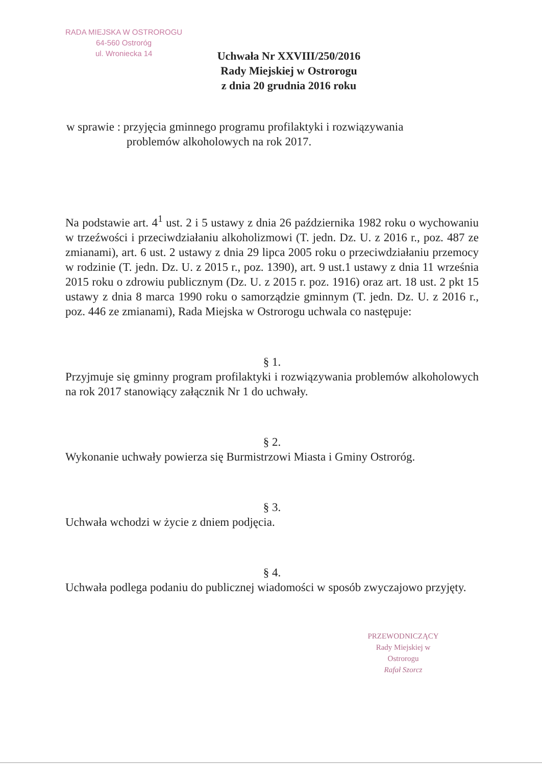RADA MIEJSKA W OSTROROGU
64-560 Ostroróg
ul. Wroniecka 14
Uchwała Nr XXVIII/250/2016
Rady Miejskiej w Ostrorogu
z dnia 20 grudnia 2016 roku
w sprawie : przyjęcia gminnego programu profilaktyki i rozwiązywania
problemów alkoholowych na rok 2017.
Na podstawie art. 4<sup>1</sup> ust. 2 i 5 ustawy z dnia 26 października 1982 roku o wychowaniu w trzeźwości i przeciwdziałaniu alkoholizmowi (T. jedn. Dz. U. z 2016 r., poz. 487 ze zmianami), art. 6 ust. 2 ustawy z dnia 29 lipca 2005 roku o przeciwdziałaniu przemocy w rodzinie (T. jedn. Dz. U. z 2015 r., poz. 1390), art. 9 ust.1 ustawy z dnia 11 września 2015 roku o zdrowiu publicznym (Dz. U. z 2015 r. poz. 1916) oraz art. 18 ust. 2 pkt 15 ustawy z dnia 8 marca 1990 roku o samorządzie gminnym (T. jedn. Dz. U. z 2016 r., poz. 446 ze zmianami), Rada Miejska w Ostrorogu uchwala co następuje:
§ 1.
Przyjmuje się gminny program profilaktyki i rozwiązywania problemów alkoholowych na rok 2017 stanowiący załącznik Nr 1 do uchwały.
§ 2.
Wykonanie uchwały powierza się Burmistrzowi Miasta i Gminy Ostroróg.
§ 3.
Uchwała wchodzi w życie z dniem podjęcia.
§ 4.
Uchwała podlega podaniu do publicznej wiadomości w sposób zwyczajowo przyjęty.
PRZEWODNICZĄCY
Rady Miejskiej w Ostrorogu
Rafał Szorcz